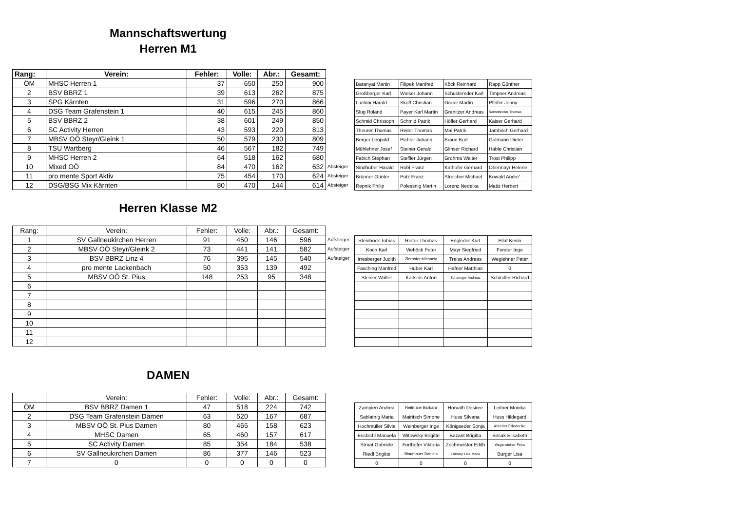Mannschaftswertung
Herren M1
| Rang: | Verein: | Fehler: | Volle: | Abr.: | Gesamt: | |
| --- | --- | --- | --- | --- | --- | --- |
| ÖM | MHSC Herren 1 | 37 | 650 | 250 | 900 | |
| 2 | BSV BBRZ 1 | 39 | 613 | 262 | 875 | |
| 3 | SPG Kärnten | 31 | 596 | 270 | 866 | |
| 4 | DSG Team Grafenstein 1 | 40 | 615 | 245 | 860 | |
| 5 | BSV BBRZ 2 | 38 | 601 | 249 | 850 | |
| 6 | SC Activity Herren | 43 | 593 | 220 | 813 | |
| 7 | MBSV OÖ Steyr/Gleink 1 | 50 | 579 | 230 | 809 | |
| 8 | TSU Wartberg | 46 | 567 | 182 | 749 | |
| 9 | MHSC Herren 2 | 64 | 518 | 162 | 680 | |
| 10 | Mixed OÖ | 84 | 470 | 162 | 632 | Absteiger |
| 11 | pro mente Sport Aktiv | 75 | 454 | 170 | 624 | Absteiger |
| 12 | DSG/BSG Mix Kärnten | 80 | 470 | 144 | 614 | Absteiger |
| Baranyai Martin | Filipek Manfred | Köck Reinhard | Rapp Günther |
| Großberger Karl | Wieser Johann | Schustereder Karl | Timpner Andreas |
| Luchini Harald | Skoff Christian | Graier Martin | Pfeifer Jenny |
| Slug Roland | Payer Karl Martin | Granitzer Andreas | Rametshofer Thomas |
| Schmid Christoph | Schmid Patrik | Höfler Gerhard | Kaiser Gerhard |
| Theurer Thomas | Reiter Thomas | Mai Patrik | Jambrich Gerhard |
| Berger Leopold | Pichler Johann | Braun Kurt | Gutmann Dieter |
| Mühlehner Josef | Steiner Gerald | Glinser Richard | Hable Christian |
| Fabich Stephan | Steffler Jürgen | Grohma Walter | Trost Philipp |
| Sindhuber Harald | Röbl Franz | Kathofer Gerhard | Obermayr Helene |
| Brünner Günter | Putz Franz | Streicher Michael | Kowald Andre' |
| Repnik Philip | Polessnig Martin | Lorenz Nedelka | Matiz Herbert |
Herren Klasse M2
| Rang: | Verein: | Fehler: | Volle: | Abr.: | Gesamt: | |
| --- | --- | --- | --- | --- | --- | --- |
| 1 | SV Gallneukirchen Herren | 91 | 450 | 146 | 596 | Aufsteiger |
| 2 | MBSV OÖ Steyr/Gleink 2 | 73 | 441 | 141 | 582 | Aufsteiger |
| 3 | BSV BBRZ Linz 4 | 76 | 395 | 145 | 540 | Aufsteiger |
| 4 | pro mente Lackenbach | 50 | 353 | 139 | 492 | |
| 5 | MBSV OÖ St. Pius | 148 | 253 | 95 | 348 | |
| 6 | | | | | | |
| 7 | | | | | | |
| 8 | | | | | | |
| 9 | | | | | | |
| 10 | | | | | | |
| 11 | | | | | | |
| 12 | | | | | | |
| Steinböck Tobias | Reiter Thomas | Engleder Kurt | Pilat Kevin |
| Koch Karl | Vieböck Peter | Mayr Siegfried | Forster Inge |
| Irresberger Judith | Zierhofer Michaela | Treiss Andreas | Weglehner Peter |
| Fasching Manfred | Huber Karl | Hafner Matthias | 0 |
| Steiner Walter | Kaltseis Anton | Scharinger Andreas | Schindler Richard |
DAMEN
| | Verein: | Fehler: | Volle: | Abr.: | Gesamt: | |
| --- | --- | --- | --- | --- | --- | --- |
| ÖM | BSV BBRZ Damen 1 | 47 | 518 | 224 | 742 | |
| 2 | DSG Team Grafenstein Damen | 63 | 520 | 167 | 687 | |
| 3 | MBSV OÖ St. Pius Damen | 80 | 465 | 158 | 623 | |
| 4 | MHSC Damen | 65 | 460 | 157 | 617 | |
| 5 | SC Activity Damen | 85 | 354 | 184 | 538 | |
| 6 | SV Gallneukirchen Damen | 86 | 377 | 146 | 523 | |
| 7 | 0 | 0 | 0 | 0 | 0 | |
| Zampieri Andrea | Reitmaier Barbara | Horvath Desiree | Leitner Monika |
| Sablatnig Maria | Mairitsch Simone | Huss Silvana | Huss Hildegard |
| Hochmüller Silvia | Weinberger Inge | Königseder Sonja | Altreiter Friederike |
| Essbichl Manuela | Witowsky Brigitte | Bazant Brigitta | Birsak Elisabeth |
| Strnat Gabriele | Forthofer Viktoria | Zechmeister Edith | Wegensteiner Petra |
| Riedl Brigitte | Blaumauer Daniela | Edlmayr Lisa Maria | Burger Lisa |
| 0 | 0 | 0 | 0 |